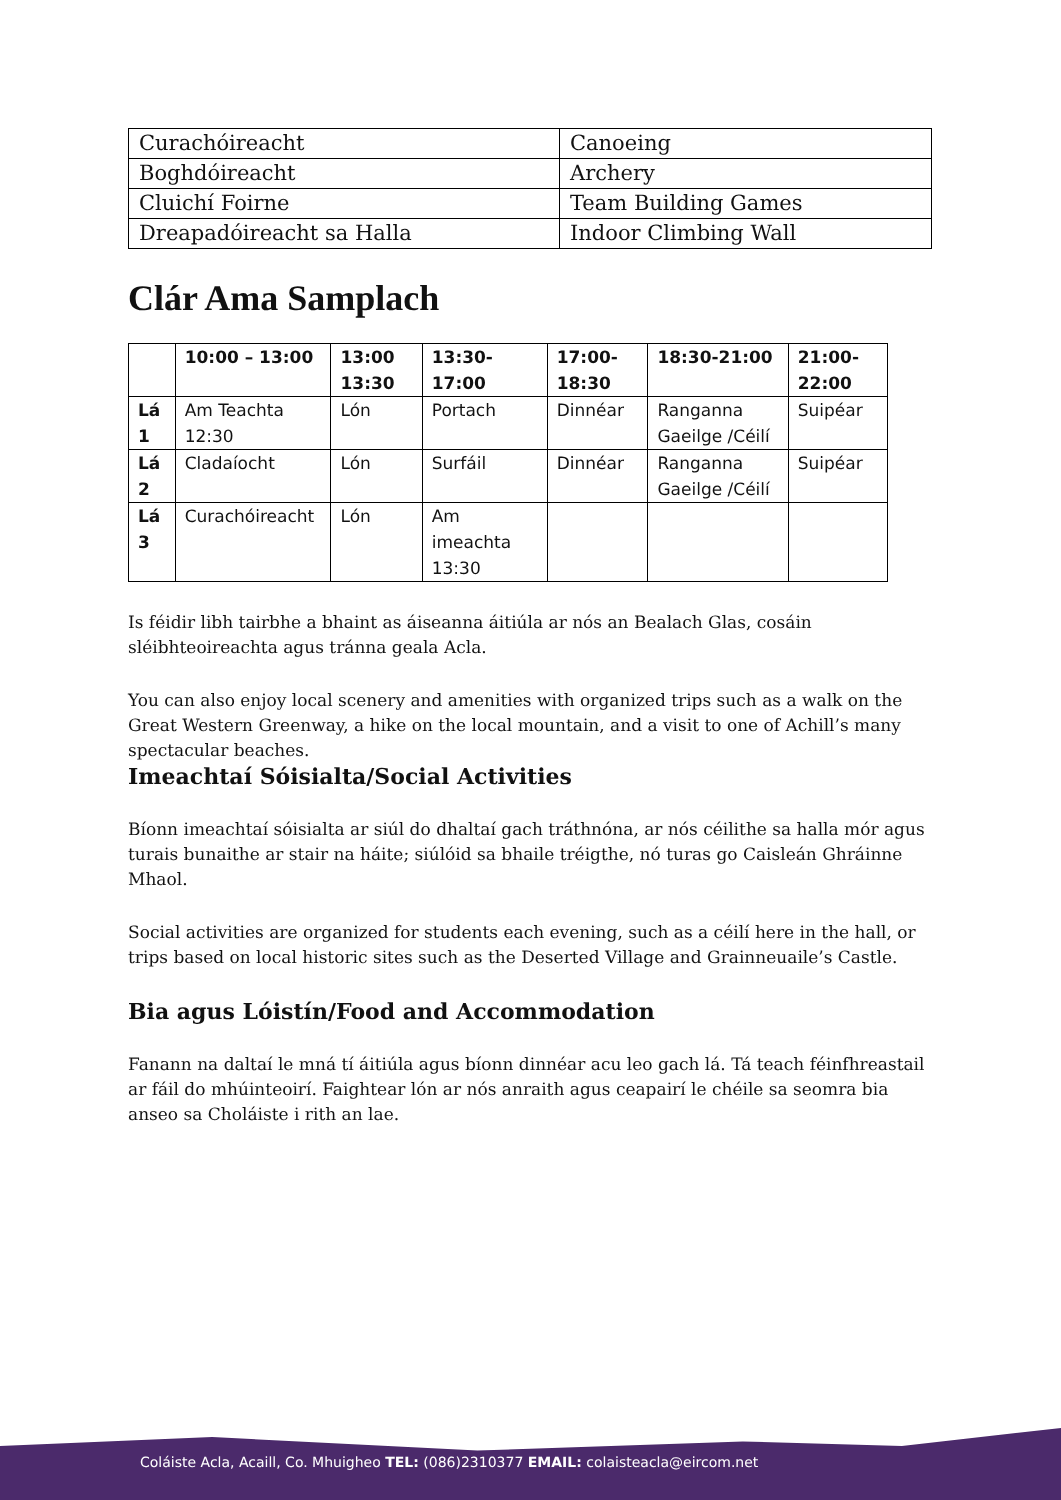| Curachóireacht | Canoeing |
| Boghdóireacht | Archery |
| Cluichí Foirne | Team Building Games |
| Dreapadóireacht sa Halla | Indoor Climbing Wall |
Clár Ama Samplach
| | 10:00 – 13:00 | 13:00 13:30 | 13:30-17:00 | 17:00-18:30 | 18:30-21:00 | 21:00-22:00 |
| --- | --- | --- | --- | --- | --- | --- |
| Lá 1 | Am Teachta 12:30 | Lón | Portach | Dinnéar | Ranganna Gaeilge /Céilí | Suipéar |
| Lá 2 | Cladaíocht | Lón | Surfáil | Dinnéar | Ranganna Gaeilge /Céilí | Suipéar |
| Lá 3 | Curachóireacht | Lón | Am imeachta 13:30 | | | |
Is féidir libh tairbhe a bhaint as áiseanna áitiúla ar nós an Bealach Glas, cosáin sléibhteoireachta agus tránna geala Acla.
You can also enjoy local scenery and amenities with organized trips such as a walk on the Great Western Greenway, a hike on the local mountain, and a visit to one of Achill’s many spectacular beaches.
Imeachtaí Sóisialta/Social Activities
Bíonn imeachtaí sóisialta ar siúl do dhaltaí gach tráthnóna, ar nós céilithe sa halla mór agus turais bunaithe ar stair na háite; siúlóid sa bhaile tréigthe, nó turas go Caisleán Ghráinne Mhaol.
Social activities are organized for students each evening, such as a céilí here in the hall, or trips based on local historic sites such as the Deserted Village and Grainneuaile’s Castle.
Bia agus Lóistín/Food and Accommodation
Fanann na daltaí le mná tí áitiúla agus bíonn dinnéar acu leo gach lá. Tá teach féinfhreastail ar fáil do mhúinteoirí. Faightear lón ar nós anraith agus ceapairí le chéile sa seomra bia anseo sa Choláiste i rith an lae.
Coláiste Acla, Acaill, Co. Mhuigheo TEL: (086)2310377 EMAIL: colaisteacla@eircom.net